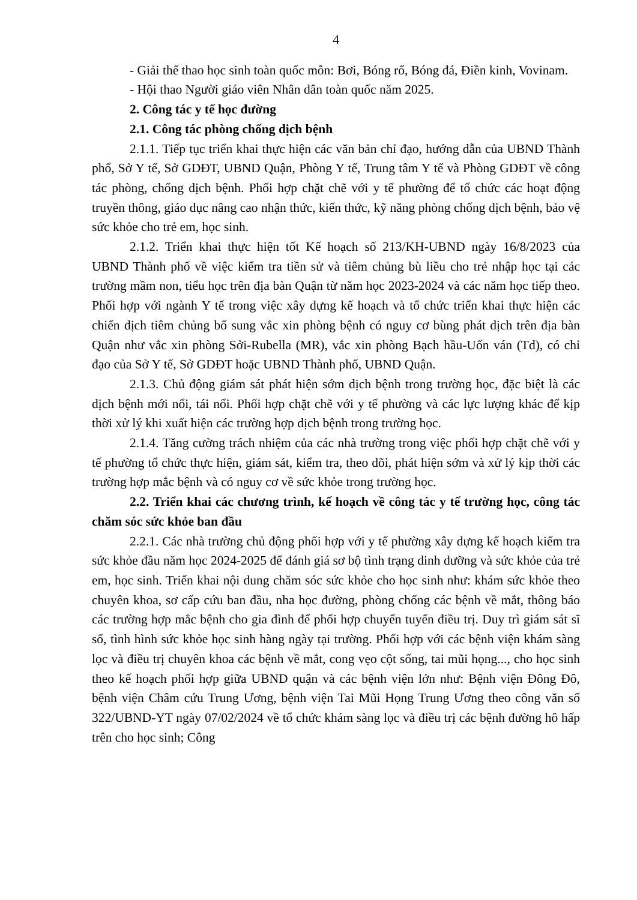4
- Giải thể thao học sinh toàn quốc môn: Bơi, Bóng rổ, Bóng đá, Điền kinh, Vovinam.
- Hội thao Người giáo viên Nhân dân toàn quốc năm 2025.
2. Công tác y tế học đường
2.1. Công tác phòng chống dịch bệnh
2.1.1. Tiếp tục triển khai thực hiện các văn bản chỉ đạo, hướng dẫn của UBND Thành phố, Sở Y tế, Sở GDĐT, UBND Quận, Phòng Y tế, Trung tâm Y tế và Phòng GDĐT về công tác phòng, chống dịch bệnh. Phối hợp chặt chẽ với y tế phường để tổ chức các hoạt động truyền thông, giáo dục nâng cao nhận thức, kiến thức, kỹ năng phòng chống dịch bệnh, bảo vệ sức khỏe cho trẻ em, học sinh.
2.1.2. Triển khai thực hiện tốt Kế hoạch số 213/KH-UBND ngày 16/8/2023 của UBND Thành phố về việc kiểm tra tiền sử và tiêm chủng bù liều cho trẻ nhập học tại các trường mầm non, tiểu học trên địa bàn Quận từ năm học 2023-2024 và các năm học tiếp theo. Phối hợp với ngành Y tế trong việc xây dựng kế hoạch và tổ chức triển khai thực hiện các chiến dịch tiêm chủng bổ sung vắc xin phòng bệnh có nguy cơ bùng phát dịch trên địa bàn Quận như vắc xin phòng Sởi-Rubella (MR), vắc xin phòng Bạch hầu-Uốn ván (Td), có chỉ đạo của Sở Y tế, Sở GDĐT hoặc UBND Thành phố, UBND Quận.
2.1.3. Chủ động giám sát phát hiện sớm dịch bệnh trong trường học, đặc biệt là các dịch bệnh mới nổi, tái nổi. Phối hợp chặt chẽ với y tế phường và các lực lượng khác để kịp thời xử lý khi xuất hiện các trường hợp dịch bệnh trong trường học.
2.1.4. Tăng cường trách nhiệm của các nhà trường trong việc phối hợp chặt chẽ với y tế phường tổ chức thực hiện, giám sát, kiểm tra, theo dõi, phát hiện sớm và xử lý kịp thời các trường hợp mắc bệnh và có nguy cơ về sức khỏe trong trường học.
2.2. Triển khai các chương trình, kế hoạch về công tác y tế trường học, công tác chăm sóc sức khỏe ban đầu
2.2.1. Các nhà trường chủ động phối hợp với y tế phường xây dựng kế hoạch kiểm tra sức khỏe đầu năm học 2024-2025 để đánh giá sơ bộ tình trạng dinh dưỡng và sức khỏe của trẻ em, học sinh. Triển khai nội dung chăm sóc sức khỏe cho học sinh như: khám sức khỏe theo chuyên khoa, sơ cấp cứu ban đầu, nha học đường, phòng chống các bệnh về mắt, thông báo các trường hợp mắc bệnh cho gia đình để phối hợp chuyển tuyến điều trị. Duy trì giám sát sĩ số, tình hình sức khỏe học sinh hàng ngày tại trường. Phối hợp với các bệnh viện khám sàng lọc và điều trị chuyên khoa các bệnh về mắt, cong vẹo cột sống, tai mũi họng..., cho học sinh theo kế hoạch phối hợp giữa UBND quận và các bệnh viện lớn như: Bệnh viện Đông Đô, bệnh viện Châm cứu Trung Ương, bệnh viện Tai Mũi Họng Trung Ương theo công văn số 322/UBND-YT ngày 07/02/2024 về tổ chức khám sàng lọc và điều trị các bệnh đường hô hấp trên cho học sinh; Công